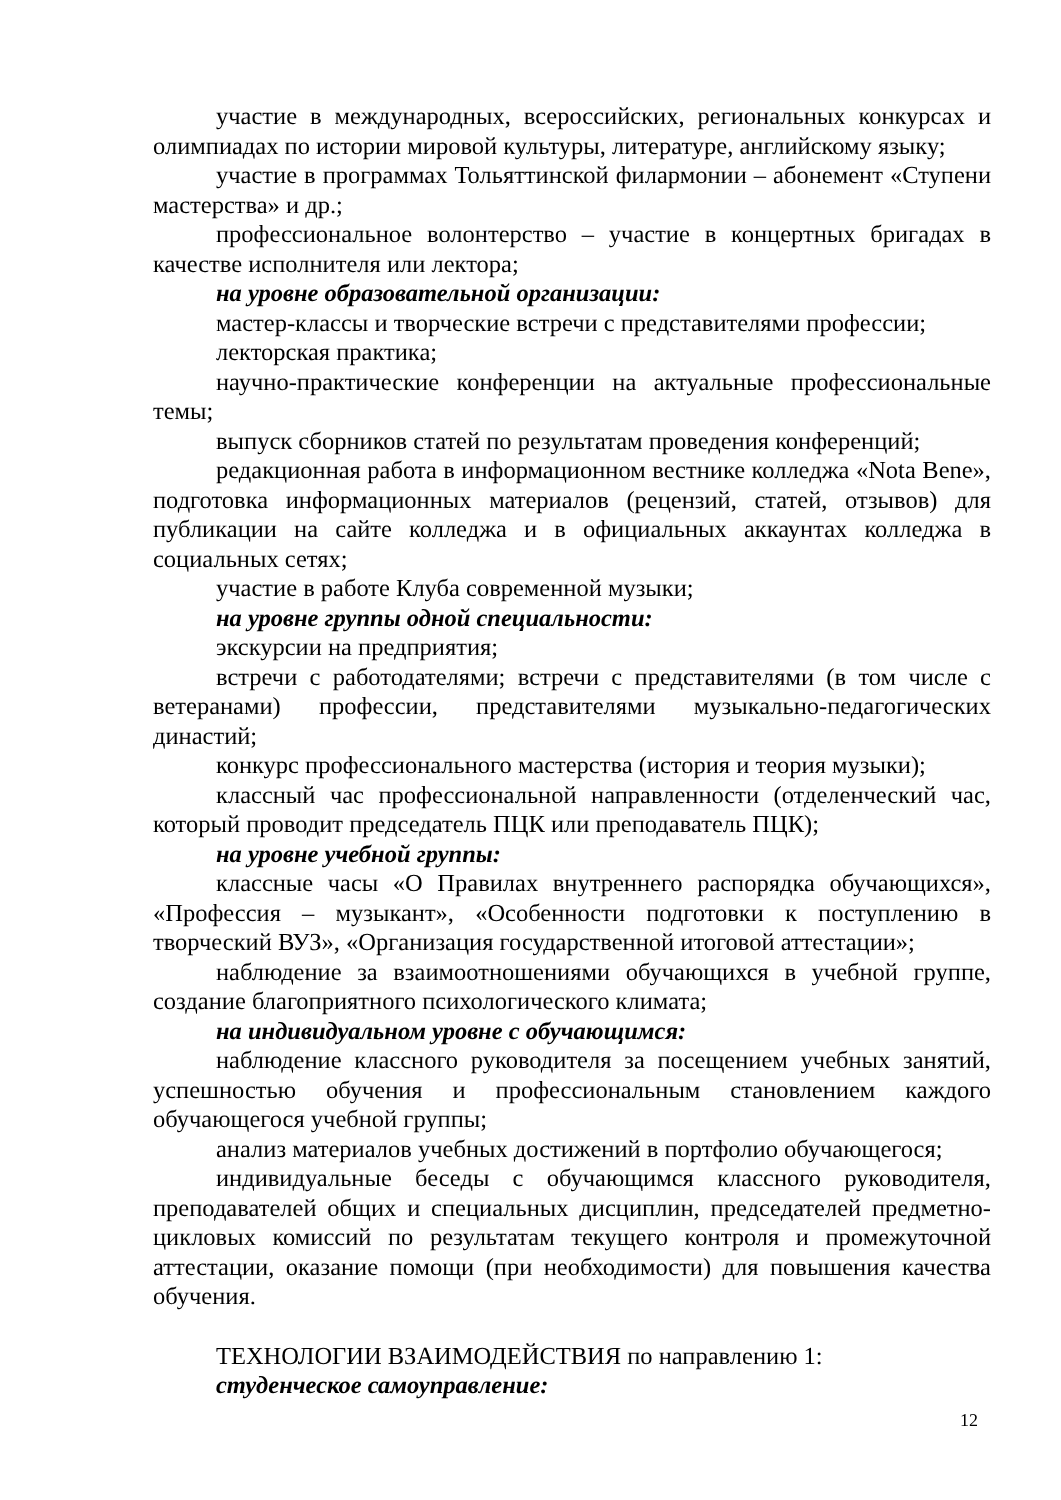участие в международных, всероссийских, региональных конкурсах и олимпиадах по истории мировой культуры, литературе, английскому языку;
участие в программах Тольяттинской филармонии – абонемент «Ступени мастерства» и др.;
профессиональное волонтерство – участие в концертных бригадах в качестве исполнителя или лектора;
на уровне образовательной организации:
мастер-классы и творческие встречи с представителями профессии;
лекторская практика;
научно-практические конференции на актуальные профессиональные темы;
выпуск сборников статей по результатам проведения конференций;
редакционная работа в информационном вестнике колледжа «Nota Bene», подготовка информационных материалов (рецензий, статей, отзывов) для публикации на сайте колледжа и в официальных аккаунтах колледжа в социальных сетях;
участие в работе Клуба современной музыки;
на уровне группы одной специальности:
экскурсии на предприятия;
встречи с работодателями; встречи с представителями (в том числе с ветеранами) профессии, представителями музыкально-педагогических династий;
конкурс профессионального мастерства (история и теория музыки);
классный час профессиональной направленности (отделенческий час, который проводит председатель ПЦК или преподаватель ПЦК);
на уровне учебной группы:
классные часы «О Правилах внутреннего распорядка обучающихся», «Профессия – музыкант», «Особенности подготовки к поступлению в творческий ВУЗ», «Организация государственной итоговой аттестации»;
наблюдение за взаимоотношениями обучающихся в учебной группе, создание благоприятного психологического климата;
на индивидуальном уровне с обучающимся:
наблюдение классного руководителя за посещением учебных занятий, успешностью обучения и профессиональным становлением каждого обучающегося учебной группы;
анализ материалов учебных достижений в портфолио обучающегося;
индивидуальные беседы с обучающимся классного руководителя, преподавателей общих и специальных дисциплин, председателей предметно-цикловых комиссий по результатам текущего контроля и промежуточной аттестации, оказание помощи (при необходимости) для повышения качества обучения.
ТЕХНОЛОГИИ ВЗАИМОДЕЙСТВИЯ по направлению 1:
студенческое самоуправление:
12